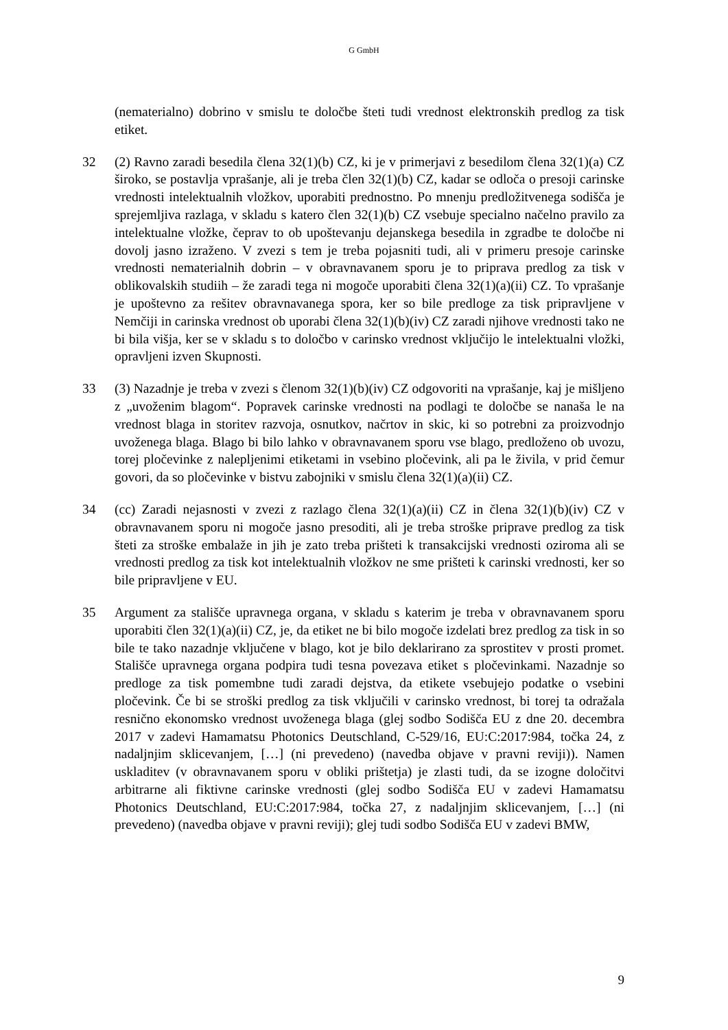G GmbH
(nematerialno) dobrino v smislu te določbe šteti tudi vrednost elektronskih predlog za tisk etiket.
32 (2) Ravno zaradi besedila člena 32(1)(b) CZ, ki je v primerjavi z besedilom člena 32(1)(a) CZ široko, se postavlja vprašanje, ali je treba člen 32(1)(b) CZ, kadar se odloča o presoji carinske vrednosti intelektualnih vložkov, uporabiti prednostno. Po mnenju predložitvenega sodišča je sprejemljiva razlaga, v skladu s katero člen 32(1)(b) CZ vsebuje specialno načelno pravilo za intelektualne vložke, čeprav to ob upoštevanju dejanskega besedila in zgradbe te določbe ni dovolj jasno izraženo. V zvezi s tem je treba pojasniti tudi, ali v primeru presoje carinske vrednosti nematerialnih dobrin – v obravnavanem sporu je to priprava predlog za tisk v oblikovalskih studiih – že zaradi tega ni mogoče uporabiti člena 32(1)(a)(ii) CZ. To vprašanje je upoštevno za rešitev obravnavanega spora, ker so bile predloge za tisk pripravljene v Nemčiji in carinska vrednost ob uporabi člena 32(1)(b)(iv) CZ zaradi njihove vrednosti tako ne bi bila višja, ker se v skladu s to določbo v carinsko vrednost vključijo le intelektualni vložki, opravljeni izven Skupnosti.
33 (3) Nazadnje je treba v zvezi s členom 32(1)(b)(iv) CZ odgovoriti na vprašanje, kaj je mišljeno z „uvoženim blagom“. Popravek carinske vrednosti na podlagi te določbe se nanaša le na vrednost blaga in storitev razvoja, osnutkov, načrtov in skic, ki so potrebni za proizvodnjo uvoženega blaga. Blago bi bilo lahko v obravnavanem sporu vse blago, predloženo ob uvozu, torej pločevinke z nalepljenimi etiketami in vsebino pločevink, ali pa le živila, v prid čemur govori, da so pločevinke v bistvu zabojniki v smislu člena 32(1)(a)(ii) CZ.
34 (cc) Zaradi nejasnosti v zvezi z razlago člena 32(1)(a)(ii) CZ in člena 32(1)(b)(iv) CZ v obravnavanem sporu ni mogoče jasno presoditi, ali je treba stroške priprave predlog za tisk šteti za stroške embalaže in jih je zato treba prišteti k transakcijski vrednosti oziroma ali se vrednosti predlog za tisk kot intelektualnih vložkov ne sme prišteti k carinski vrednosti, ker so bile pripravljene v EU.
35 Argument za stališče upravnega organa, v skladu s katerim je treba v obravnavanem sporu uporabiti člen 32(1)(a)(ii) CZ, je, da etiket ne bi bilo mogoče izdelati brez predlog za tisk in so bile te tako nazadnje vključene v blago, kot je bilo deklarirano za sprostitev v prosti promet. Stališče upravnega organa podpira tudi tesna povezava etiket s pločevinkami. Nazadnje so predloge za tisk pomembne tudi zaradi dejstva, da etikete vsebujejo podatke o vsebini pločevink. Če bi se stroški predlog za tisk vključili v carinsko vrednost, bi torej ta odražala resnično ekonomsko vrednost uvoženega blaga (glej sodbo Sodišča EU z dne 20. decembra 2017 v zadevi Hamamatsu Photonics Deutschland, C-529/16, EU:C:2017:984, točka 24, z nadaljnjim sklicevanjem, […] (ni prevedeno) (navedba objave v pravni reviji)). Namen uskladitev (v obravnavanem sporu v obliki prištetja) je zlasti tudi, da se izogne določitvi arbitrarne ali fiktivne carinske vrednosti (glej sodbo Sodišča EU v zadevi Hamamatsu Photonics Deutschland, EU:C:2017:984, točka 27, z nadaljnjim sklicevanjem, […] (ni prevedeno) (navedba objave v pravni reviji); glej tudi sodbo Sodišča EU v zadevi BMW,
9